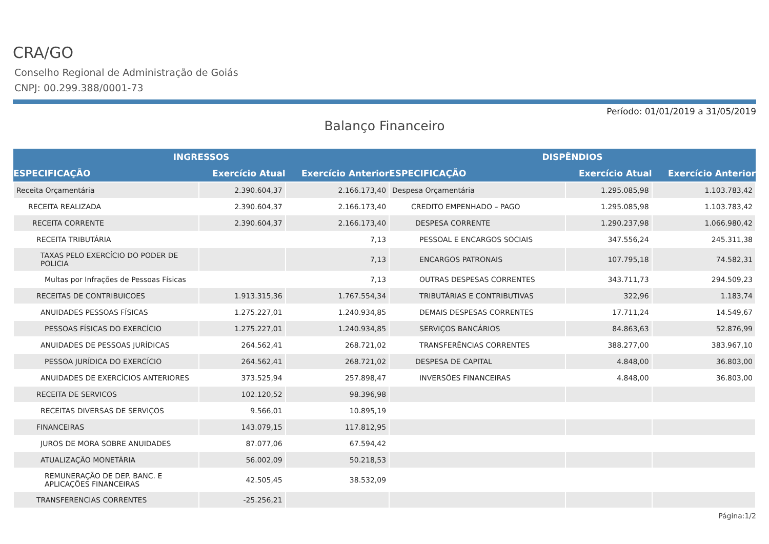CRA/GO
Conselho Regional de Administração de Goiás
CNPJ: 00.299.388/0001-73
Período: 01/01/2019 a 31/05/2019
Balanço Financeiro
| INGRESSOS | | | DISPÊNDIOS | | |
| --- | --- | --- | --- | --- | --- |
| ESPECIFICAÇÃO | Exercício Atual | Exercício Anterior | ESPECIFICAÇÃO | Exercício Atual | Exercício Anterior |
| Receita Orçamentária | 2.390.604,37 | 2.166.173,40 | Despesa Orçamentária | 1.295.085,98 | 1.103.783,42 |
| RECEITA REALIZADA | 2.390.604,37 | 2.166.173,40 | CREDITO EMPENHADO – PAGO | 1.295.085,98 | 1.103.783,42 |
| RECEITA CORRENTE | 2.390.604,37 | 2.166.173,40 | DESPESA CORRENTE | 1.290.237,98 | 1.066.980,42 |
| RECEITA TRIBUTÁRIA | | 7,13 | PESSOAL E ENCARGOS SOCIAIS | 347.556,24 | 245.311,38 |
| TAXAS PELO EXERCÍCIO DO PODER DE POLICIA | | 7,13 | ENCARGOS PATRONAIS | 107.795,18 | 74.582,31 |
| Multas por Infrações de Pessoas Físicas | | 7,13 | OUTRAS DESPESAS CORRENTES | 343.711,73 | 294.509,23 |
| RECEITAS DE CONTRIBUICOES | 1.913.315,36 | 1.767.554,34 | TRIBUTÁRIAS E CONTRIBUTIVAS | 322,96 | 1.183,74 |
| ANUIDADES PESSOAS FÍSICAS | 1.275.227,01 | 1.240.934,85 | DEMAIS DESPESAS CORRENTES | 17.711,24 | 14.549,67 |
| PESSOAS FÍSICAS DO EXERCÍCIO | 1.275.227,01 | 1.240.934,85 | SERVIÇOS BANCÁRIOS | 84.863,63 | 52.876,99 |
| ANUIDADES DE PESSOAS JURÍDICAS | 264.562,41 | 268.721,02 | TRANSFERÊNCIAS CORRENTES | 388.277,00 | 383.967,10 |
| PESSOA JURÍDICA DO EXERCÍCIO | 264.562,41 | 268.721,02 | DESPESA DE CAPITAL | 4.848,00 | 36.803,00 |
| ANUIDADES DE EXERCÍCIOS ANTERIORES | 373.525,94 | 257.898,47 | INVERSÕES FINANCEIRAS | 4.848,00 | 36.803,00 |
| RECEITA DE SERVICOS | 102.120,52 | 98.396,98 | | | |
| RECEITAS DIVERSAS DE SERVIÇOS | 9.566,01 | 10.895,19 | | | |
| FINANCEIRAS | 143.079,15 | 117.812,95 | | | |
| JUROS DE MORA SOBRE ANUIDADES | 87.077,06 | 67.594,42 | | | |
| ATUALIZAÇÃO MONETÁRIA | 56.002,09 | 50.218,53 | | | |
| REMUNERAÇÃO DE DEP. BANC. E APLICAÇÕES FINANCEIRAS | 42.505,45 | 38.532,09 | | | |
| TRANSFERENCIAS CORRENTES | -25.256,21 | | | | |
Página:1/2